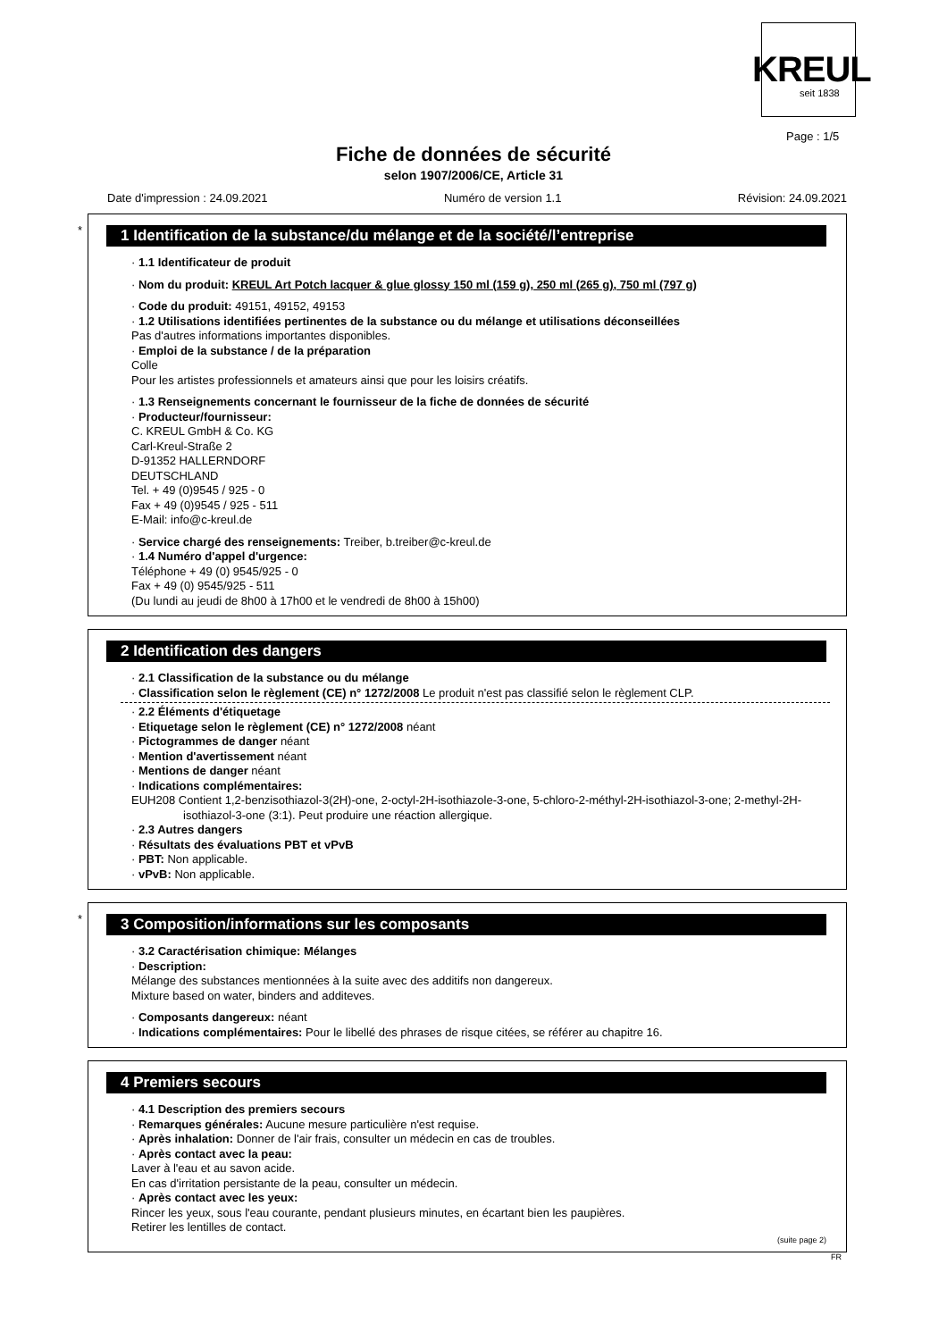KREUL
seit 1838
Page : 1/5
Fiche de données de sécurité
selon 1907/2006/CE, Article 31
Date d'impression : 24.09.2021 Numéro de version 1.1 Révision: 24.09.2021
*
1 Identification de la substance/du mélange et de la société/l’entreprise
· 1.1 Identificateur de produit
· Nom du produit: KREUL Art Potch lacquer & glue glossy 150 ml (159 g), 250 ml (265 g), 750 ml (797 g)
· Code du produit: 49151, 49152, 49153
· 1.2 Utilisations identifiées pertinentes de la substance ou du mélange et utilisations déconseillées
Pas d'autres informations importantes disponibles.
· Emploi de la substance / de la préparation
Colle
Pour les artistes professionnels et amateurs ainsi que pour les loisirs créatifs.
· 1.3 Renseignements concernant le fournisseur de la fiche de données de sécurité
· Producteur/fournisseur:
C. KREUL GmbH & Co. KG
Carl-Kreul-Straße 2
D-91352 HALLERNDORF
DEUTSCHLAND
Tel. + 49 (0)9545 / 925 - 0
Fax + 49 (0)9545 / 925 - 511
E-Mail: info@c-kreul.de
· Service chargé des renseignements: Treiber, b.treiber@c-kreul.de
· 1.4 Numéro d'appel d'urgence:
Téléphone + 49 (0) 9545/925 - 0
Fax + 49 (0) 9545/925 - 511
(Du lundi au jeudi de 8h00 à 17h00 et le vendredi de 8h00 à 15h00)
2 Identification des dangers
· 2.1 Classification de la substance ou du mélange
· Classification selon le règlement (CE) n° 1272/2008 Le produit n'est pas classifié selon le règlement CLP.
· 2.2 Éléments d'étiquetage
· Etiquetage selon le règlement (CE) n° 1272/2008 néant
· Pictogrammes de danger néant
· Mention d'avertissement néant
· Mentions de danger néant
· Indications complémentaires:
EUH208 Contient 1,2-benzisothiazol-3(2H)-one, 2-octyl-2H-isothiazole-3-one, 5-chloro-2-méthyl-2H-isothiazol-3-one; 2-methyl-2H-isothiazol-3-one (3:1). Peut produire une réaction allergique.
· 2.3 Autres dangers
· Résultats des évaluations PBT et vPvB
· PBT: Non applicable.
· vPvB: Non applicable.
*
3 Composition/informations sur les composants
· 3.2 Caractérisation chimique: Mélanges
· Description:
Mélange des substances mentionnées à la suite avec des additifs non dangereux.
Mixture based on water, binders and additeves.
· Composants dangereux: néant
· Indications complémentaires: Pour le libellé des phrases de risque citées, se référer au chapitre 16.
4 Premiers secours
· 4.1 Description des premiers secours
· Remarques générales: Aucune mesure particulière n'est requise.
· Après inhalation: Donner de l'air frais, consulter un médecin en cas de troubles.
· Après contact avec la peau:
Laver à l'eau et au savon acide.
En cas d'irritation persistante de la peau, consulter un médecin.
· Après contact avec les yeux:
Rincer les yeux, sous l'eau courante, pendant plusieurs minutes, en écartant bien les paupières.
Retirer les lentilles de contact.
(suite page 2)
FR